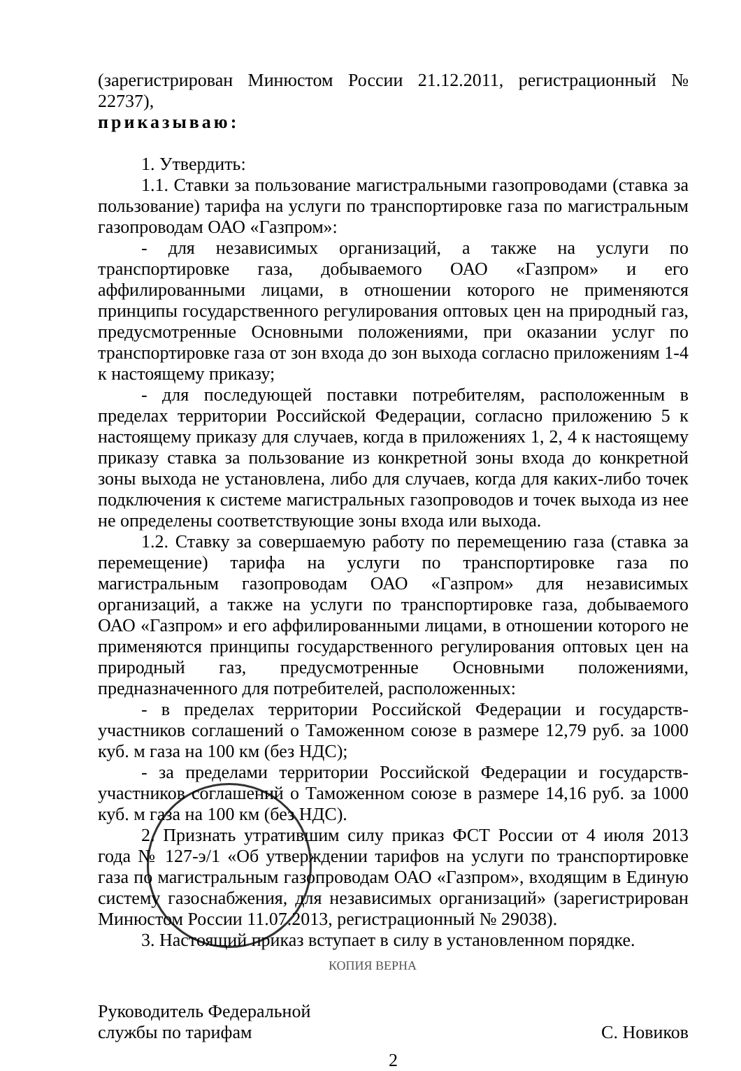(зарегистрирован Минюстом России 21.12.2011, регистрационный № 22737),
приказываю:
1. Утвердить:
1.1. Ставки за пользование магистральными газопроводами (ставка за пользование) тарифа на услуги по транспортировке газа по магистральным газопроводам ОАО «Газпром»:
- для независимых организаций, а также на услуги по транспортировке газа, добываемого ОАО «Газпром» и его аффилированными лицами, в отношении которого не применяются принципы государственного регулирования оптовых цен на природный газ, предусмотренные Основными положениями, при оказании услуг по транспортировке газа от зон входа до зон выхода согласно приложениям 1-4 к настоящему приказу;
- для последующей поставки потребителям, расположенным в пределах территории Российской Федерации, согласно приложению 5 к настоящему приказу для случаев, когда в приложениях 1, 2, 4 к настоящему приказу ставка за пользование из конкретной зоны входа до конкретной зоны выхода не установлена, либо для случаев, когда для каких-либо точек подключения к системе магистральных газопроводов и точек выхода из нее не определены соответствующие зоны входа или выхода.
1.2. Ставку за совершаемую работу по перемещению газа (ставка за перемещение) тарифа на услуги по транспортировке газа по магистральным газопроводам ОАО «Газпром» для независимых организаций, а также на услуги по транспортировке газа, добываемого ОАО «Газпром» и его аффилированными лицами, в отношении которого не применяются принципы государственного регулирования оптовых цен на природный газ, предусмотренные Основными положениями, предназначенного для потребителей, расположенных:
- в пределах территории Российской Федерации и государств-участников соглашений о Таможенном союзе в размере 12,79 руб. за 1000 куб. м газа на 100 км (без НДС);
- за пределами территории Российской Федерации и государств-участников соглашений о Таможенном союзе в размере 14,16 руб. за 1000 куб. м газа на 100 км (без НДС).
2. Признать утратившим силу приказ ФСТ России от 4 июля 2013 года № 127-э/1 «Об утверждении тарифов на услуги по транспортировке газа по магистральным газопроводам ОАО «Газпром», входящим в Единую систему газоснабжения, для независимых организаций» (зарегистрирован Минюстом России 11.07.2013, регистрационный № 29038).
3. Настоящий приказ вступает в силу в установленном порядке.
КОПИЯ ВЕРНА
Руководитель Федеральной
службы по тарифам С. Новиков
2